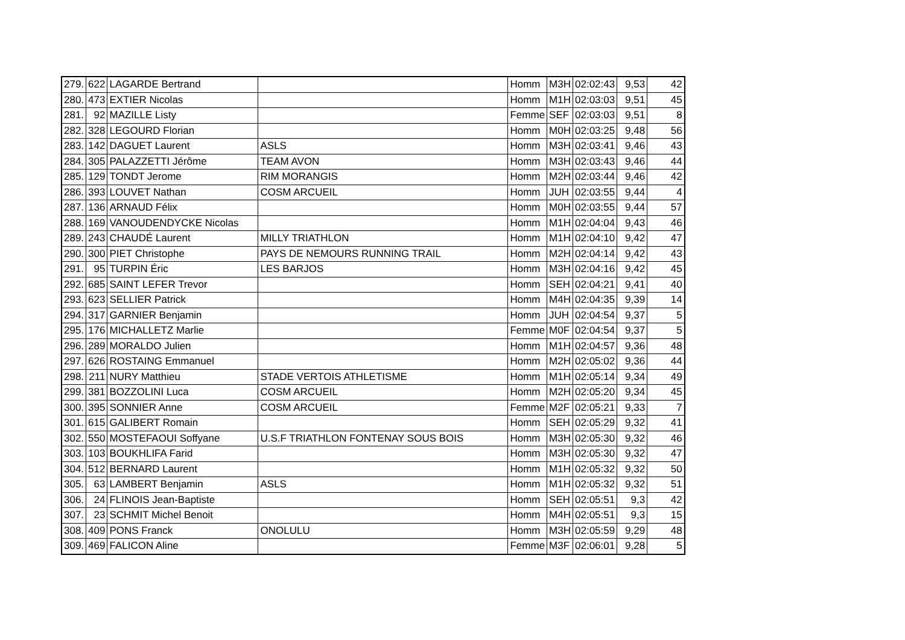| 279. | 622 | LAGARDE Bertrand | | Homm | M3H | 02:02:43 | 9,53 | 42 |
| 280. | 473 | EXTIER Nicolas | | Homm | M1H | 02:03:03 | 9,51 | 45 |
| 281. | 92 | MAZILLE Listy | | Femme | SEF | 02:03:03 | 9,51 | 8 |
| 282. | 328 | LEGOURD Florian | | Homm | M0H | 02:03:25 | 9,48 | 56 |
| 283. | 142 | DAGUET Laurent | ASLS | Homm | M3H | 02:03:41 | 9,46 | 43 |
| 284. | 305 | PALAZZETTI Jérôme | TEAM AVON | Homm | M3H | 02:03:43 | 9,46 | 44 |
| 285. | 129 | TONDT Jerome | RIM MORANGIS | Homm | M2H | 02:03:44 | 9,46 | 42 |
| 286. | 393 | LOUVET Nathan | COSM ARCUEIL | Homm | JUH | 02:03:55 | 9,44 | 4 |
| 287. | 136 | ARNAUD Félix | | Homm | M0H | 02:03:55 | 9,44 | 57 |
| 288. | 169 | VANOUDENDYCKE Nicolas | | Homm | M1H | 02:04:04 | 9,43 | 46 |
| 289. | 243 | CHAUDÉ Laurent | MILLY TRIATHLON | Homm | M1H | 02:04:10 | 9,42 | 47 |
| 290. | 300 | PIET Christophe | PAYS DE NEMOURS RUNNING TRAIL | Homm | M2H | 02:04:14 | 9,42 | 43 |
| 291. | 95 | TURPIN Éric | LES BARJOS | Homm | M3H | 02:04:16 | 9,42 | 45 |
| 292. | 685 | SAINT LEFER Trevor | | Homm | SEH | 02:04:21 | 9,41 | 40 |
| 293. | 623 | SELLIER Patrick | | Homm | M4H | 02:04:35 | 9,39 | 14 |
| 294. | 317 | GARNIER Benjamin | | Homm | JUH | 02:04:54 | 9,37 | 5 |
| 295. | 176 | MICHALLETZ Marlie | | Femme | M0F | 02:04:54 | 9,37 | 5 |
| 296. | 289 | MORALDO Julien | | Homm | M1H | 02:04:57 | 9,36 | 48 |
| 297. | 626 | ROSTAING Emmanuel | | Homm | M2H | 02:05:02 | 9,36 | 44 |
| 298. | 211 | NURY Matthieu | STADE VERTOIS ATHLETISME | Homm | M1H | 02:05:14 | 9,34 | 49 |
| 299. | 381 | BOZZOLINI Luca | COSM ARCUEIL | Homm | M2H | 02:05:20 | 9,34 | 45 |
| 300. | 395 | SONNIER Anne | COSM ARCUEIL | Femme | M2F | 02:05:21 | 9,33 | 7 |
| 301. | 615 | GALIBERT Romain | | Homm | SEH | 02:05:29 | 9,32 | 41 |
| 302. | 550 | MOSTEFAOUI Soffyane | U.S.F TRIATHLON FONTENAY SOUS BOIS | Homm | M3H | 02:05:30 | 9,32 | 46 |
| 303. | 103 | BOUKHLIFA Farid | | Homm | M3H | 02:05:30 | 9,32 | 47 |
| 304. | 512 | BERNARD Laurent | | Homm | M1H | 02:05:32 | 9,32 | 50 |
| 305. | 63 | LAMBERT Benjamin | ASLS | Homm | M1H | 02:05:32 | 9,32 | 51 |
| 306. | 24 | FLINOIS Jean-Baptiste | | Homm | SEH | 02:05:51 | 9,3 | 42 |
| 307. | 23 | SCHMIT Michel Benoit | | Homm | M4H | 02:05:51 | 9,3 | 15 |
| 308. | 409 | PONS Franck | ONOLULU | Homm | M3H | 02:05:59 | 9,29 | 48 |
| 309. | 469 | FALICON Aline | | Femme | M3F | 02:06:01 | 9,28 | 5 |